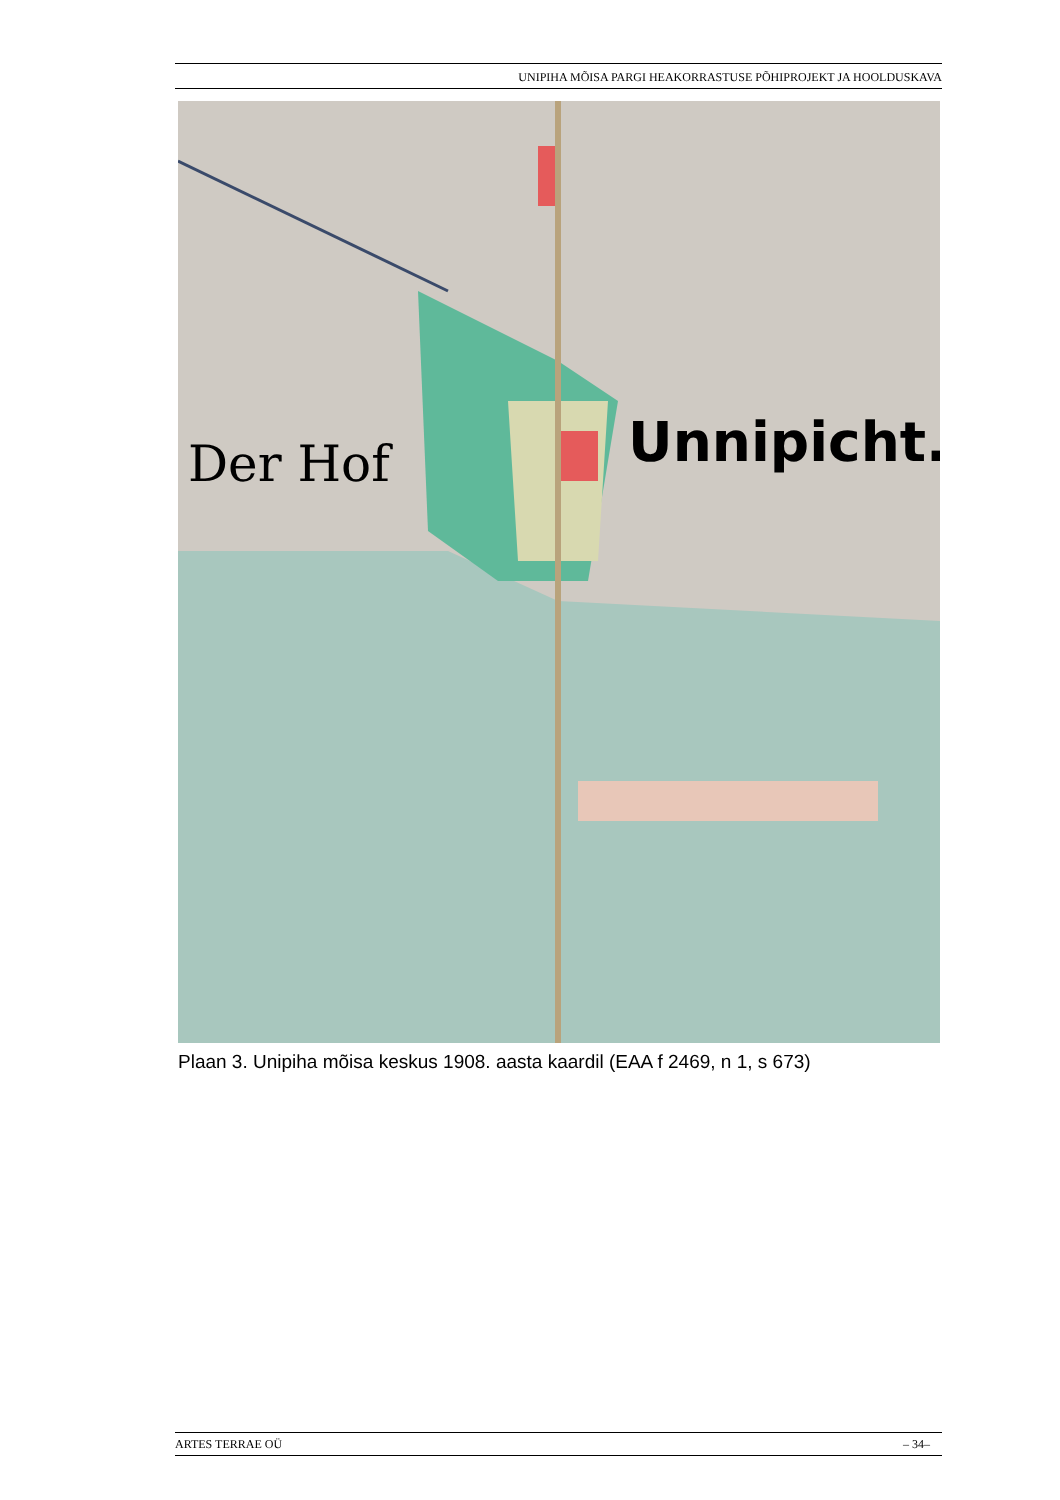UNIPIHA MÕISA PARGI HEAKORRASTUSE PÕHIPROJEKT JA HOOLDUSKAVA
Der Hof
Unnipicht.
Plaan 3. Unipiha mõisa keskus 1908. aasta kaardil (EAA f 2469, n 1, s 673)
ARTES TERRAE OÜ – 34–